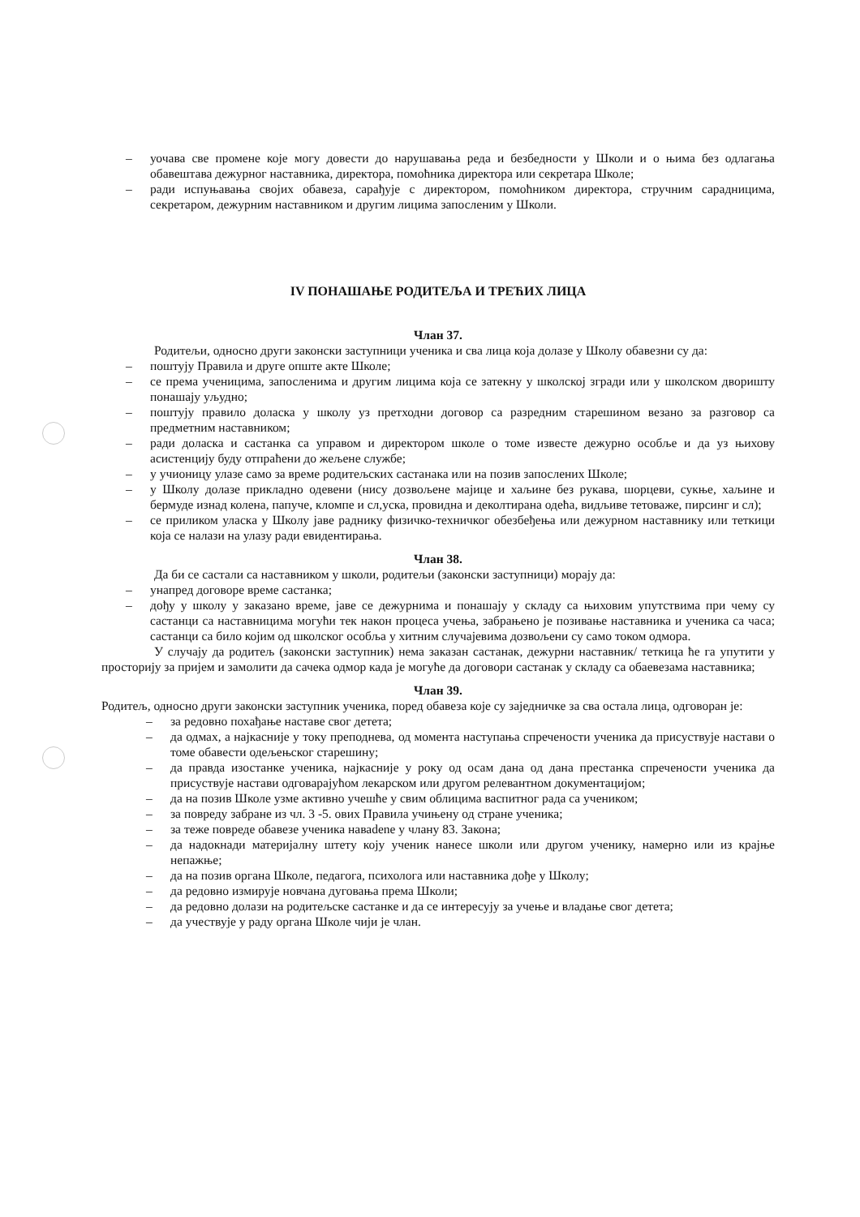– уочава све промене које могу довести до нарушавања реда и безбедности у Школи и о њима без одлагања обавештава дежурног наставника, директора, помоћника директора или секретара Школе;
– ради испуњавања својих обавеза, сарађује с директором, помоћником директора, стручним сарадницима, секретаром, дежурним наставником и другим лицима запосленим у Школи.
IV ПОНАШАЊЕ РОДИТЕЉА И ТРЕЋИХ ЛИЦА
Члан 37.
Родитељи, односно други законски заступници ученика и сва лица која долазе у Школу обавезни су да:
– поштују Правила и друге опште акте Школе;
– се према ученицима, запосленима и другим лицима која се затекну у школској згради или у школском дворишту понашају уљудно;
– поштују правило доласка у школу уз претходни договор са разредним старешином везано за разговор са предметним наставником;
– ради доласка и састанка са управом и директором школе о томе известе дежурно особље и да уз њихову асистенцију буду отпраћени до жељене службе;
– у учионицу улазе само за време родитељских састанака или на позив запослених Школе;
– у Школу долазе прикладно одевени (нису дозвољене мајице и хаљине без рукава, шорцеви, сукње, хаљине и бермуде изнад колена, папуче, кломпе и сл,уска, провидна и деколтирана одећа, видљиве тетоваже, пирсинг и сл);
– се приликом уласка у Школу јаве раднику физичко-техничког обезбеђења или дежурном наставнику или теткици која се налази на улазу ради евидентирања.
Члан 38.
Да би се састали са наставником у школи, родитељи (законски заступници) морају да:
– унапред договоре време састанка;
– дођу у школу у заказано време, јаве се дежурнима и понашају у складу са њиховим упутствима при чему су састанци са наставницима могући тек након процеса учења, забрањено је позивање наставника и ученика са часа; састанци са било којим од школског особља у хитним случајевима дозвољени су само током одмора.
У случају да родитељ (законски заступник) нема заказан састанак, дежурни наставник/ теткица ће га упутити у просторију за пријем и замолити да сачека одмор када је могуће да договори састанак у складу са обаевезама наставника;
Члан 39.
Родитељ, односно други законски заступник ученика, поред обавеза које су заједничке за сва остала лица, одговоран је:
– за редовно похађање наставе свог детета;
– да одмах, а најкасније у току преподнева, од момента наступања спречености ученика да присуствује настави о томе обавести одељењског старешину;
– да правда изостанке ученика, најкасније у року од осам дана од дана престанка спречености ученика да присуствује настави одговарајућом лекарском или другом релевантном документацијом;
– да на позив Школе узме активно учешће у свим облицима васпитног рада са учеником;
– за повреду забране из чл. 3 -5. ових Правила учињену од стране ученика;
– за теже повреде обавезе ученика наваdene у члану 83. Закона;
– да надокнади материјалну штету коју ученик нанесе школи или другом ученику, намерно или из крајње непажње;
– да на позив органа Школе, педагога, психолога или наставника дође у Школу;
– да редовно измирује новчана дуговања према Школи;
– да редовно долази на родитељске састанке и да се интересују за учење и владање свог детета;
– да учествује у раду органа Школе чији је члан.